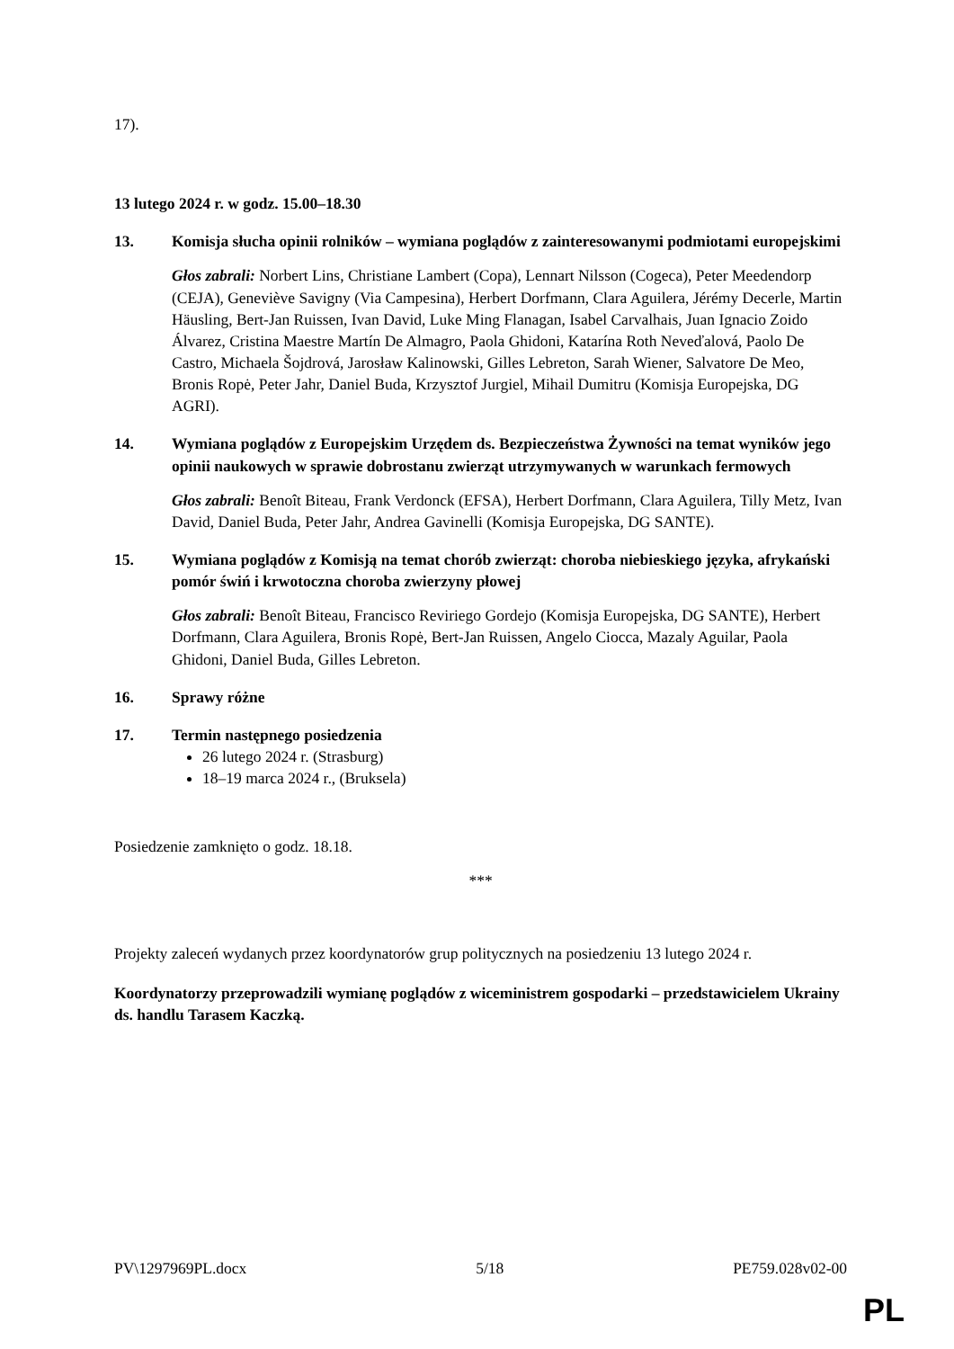17).
13 lutego 2024 r. w godz. 15.00–18.30
13. Komisja słucha opinii rolników – wymiana poglądów z zainteresowanymi podmiotami europejskimi
Głos zabrali: Norbert Lins, Christiane Lambert (Copa), Lennart Nilsson (Cogeca), Peter Meedendorp (CEJA), Geneviève Savigny (Via Campesina), Herbert Dorfmann, Clara Aguilera, Jérémy Decerle, Martin Häusling, Bert-Jan Ruissen, Ivan David, Luke Ming Flanagan, Isabel Carvalhais, Juan Ignacio Zoido Álvarez, Cristina Maestre Martín De Almagro, Paola Ghidoni, Katarína Roth Neveďalová, Paolo De Castro, Michaela Šojdrová, Jarosław Kalinowski, Gilles Lebreton, Sarah Wiener, Salvatore De Meo, Bronis Ropė, Peter Jahr, Daniel Buda, Krzysztof Jurgiel, Mihail Dumitru (Komisja Europejska, DG AGRI).
14. Wymiana poglądów z Europejskim Urzędem ds. Bezpieczeństwa Żywności na temat wyników jego opinii naukowych w sprawie dobrostanu zwierząt utrzymywanych w warunkach fermowych
Głos zabrali: Benoît Biteau, Frank Verdonck (EFSA), Herbert Dorfmann, Clara Aguilera, Tilly Metz, Ivan David, Daniel Buda, Peter Jahr, Andrea Gavinelli (Komisja Europejska, DG SANTE).
15. Wymiana poglądów z Komisją na temat chorób zwierząt: choroba niebieskiego języka, afrykański pomór świń i krwotoczna choroba zwierzyny płowej
Głos zabrali: Benoît Biteau, Francisco Reviriego Gordejo (Komisja Europejska, DG SANTE), Herbert Dorfmann, Clara Aguilera, Bronis Ropė, Bert-Jan Ruissen, Angelo Ciocca, Mazaly Aguilar, Paola Ghidoni, Daniel Buda, Gilles Lebreton.
16. Sprawy różne
17. Termin następnego posiedzenia
26 lutego 2024 r. (Strasburg)
18–19 marca 2024 r., (Bruksela)
Posiedzenie zamknięto o godz. 18.18.
***
Projekty zaleceń wydanych przez koordynatorów grup politycznych na posiedzeniu 13 lutego 2024 r.
Koordynatorzy przeprowadzili wymianę poglądów z wiceministrem gospodarki – przedstawicielem Ukrainy ds. handlu Tarasem Kaczką.
PV\1297969PL.docx 5/18 PE759.028v02-00
PL